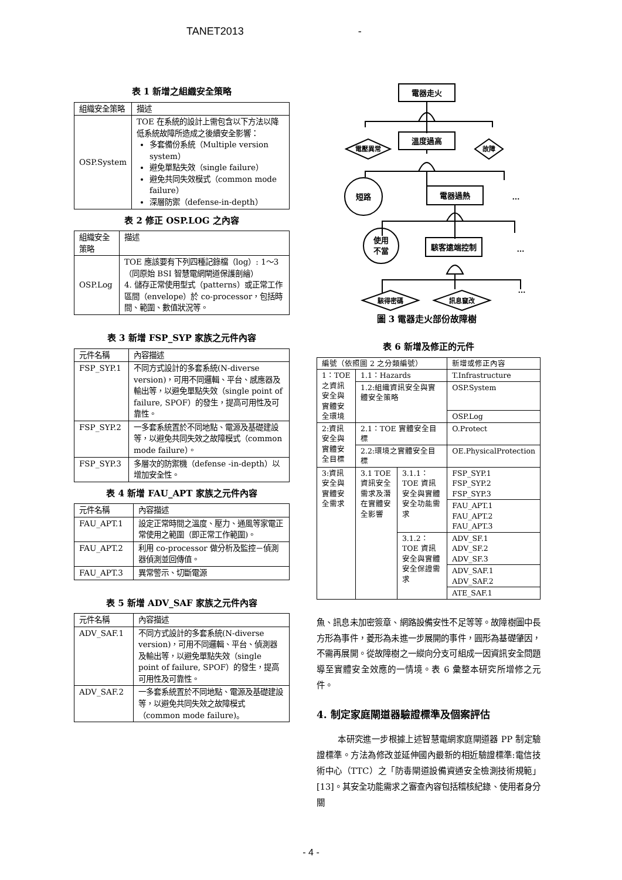TANET2013 -
表 1 新增之組織安全策略
| 組織安全策略 | 描述 |
| --- | --- |
| OSP.System | TOE 在系統的設計上需包含以下方法以降低系統故障所造成之後續安全影響： 多套備份系統（Multiple version system） 避免單點失效（single failure） 避免共同失效模式（common mode failure） 深層防禦（defense-in-depth） |
表 2 修正 OSP.LOG 之內容
| 組織安全策略 | 描述 |
| --- | --- |
| OSP.Log | TOE 應該要有下列四種記錄檔（log）: 1～3（同原始 BSI 智慧電網閘道保護剖繪） 4. 儲存正常使用型式（patterns）或正常工作區間（envelope）於 co-processor，包括時間、範圍、數值狀況等。 |
表 3 新增 FSP_SYP 家族之元件內容
| 元件名稱 | 內容描述 |
| --- | --- |
| FSP_SYP.1 | 不同方式設計的多套系統(N-diverse version)，可用不同邏輯、平台、感應器及輸出等，以避免單點失效（single point of failure, SPOF）的發生，提高可用性及可靠性。 |
| FSP_SYP.2 | 一多套系統置於不同地點、電源及基礎建設等，以避免共同失效之故障模式（common mode failure）。 |
| FSP_SYP.3 | 多層次的防禦機（defense -in-depth）以增加安全性。 |
表 4 新增 FAU_APT 家族之元件內容
| 元件名稱 | 內容描述 |
| --- | --- |
| FAU_APT.1 | 設定正常時間之溫度、壓力、通風等家電正常使用之範圍（即正常工作範圍)。 |
| FAU_APT.2 | 利用 co-processor 做分析及監控－偵測器偵測並回傳值。 |
| FAU_APT.3 | 異常警示、切斷電源 |
表 5 新增 ADV_SAF 家族之元件內容
| 元件名稱 | 內容描述 |
| --- | --- |
| ADV_SAF.1 | 不同方式設計的多套系統(N-diverse version)，可用不同邏輯、平台、偵測器及輸出等，以避免單點失效（single point of failure, SPOF）的發生，提高可用性及可靠性。 |
| ADV_SAF.2 | 一多套系統置於不同地點、電源及基礎建設等，以避免共同失效之故障模式（common mode failure)。 |
電器走火
溫度過高
電壓異常
故障
短路
電器過熱
…
使用
不當
駭客遠端控制
…
駭得密碼
訊息竄改
…
圖 3 電器走火部份故障樹
表 6 新增及修正的元件
| 編號（依照圖 2 之分類編號） | | | 新增或修正內容 |
| --- | --- | --- | --- |
| 1：TOE 之資訊安全與實體安全環境 | 1.1：Hazards | | T.Infrastructure |
| | 1.2:組織資訊安全與實體安全策略 | | OSP.System |
| | | | OSP.Log |
| 2:資訊安全與實體安全目標 | 2.1：TOE 實體安全目標 | | O.Protect |
| | 2.2:環境之實體安全目標 | | OE.PhysicalProtection |
| 3:資訊安全與實體安全需求 | 3.1 TOE 資訊安全需求及潛在實體安全影響 | 3.1.1：TOE 資訊安全與實體安全功能需求 | FSP_SYP.1 FSP_SYP.2 FSP_SYP.3 |
| | | | FAU_APT.1 FAU_APT.2 FAU_APT.3 |
| | | 3.1.2：TOE 資訊安全與實體安全保證需求 | ADV_SF.1 ADV_SF.2 ADV_SF.3 |
| | | | ADV_SAF.1 ADV_SAF.2 |
| | | | ATE_SAF.1 |
魚、訊息未加密簽章、網路設備安性不足等等。故障樹圖中長方形為事件，菱形為未進一步展開的事件，圓形為基礎肇因，不需再展開。從故障樹之一縱向分支可組成一因資訊安全問題導至實體安全效應的一情境。表 6 彙整本研究所增修之元件。
4. 制定家庭閘道器驗證標準及個案評估
本研究進一步根據上述智慧電網家庭閘道器 PP 制定驗證標準。方法為修改並延伸國內最新的相近驗證標準:電信技術中心（TTC）之「防毒閘道設備資通安全檢測技術規範」 [13]。其安全功能需求之審查內容包括稽核紀錄、使用者身分關
- 4 -